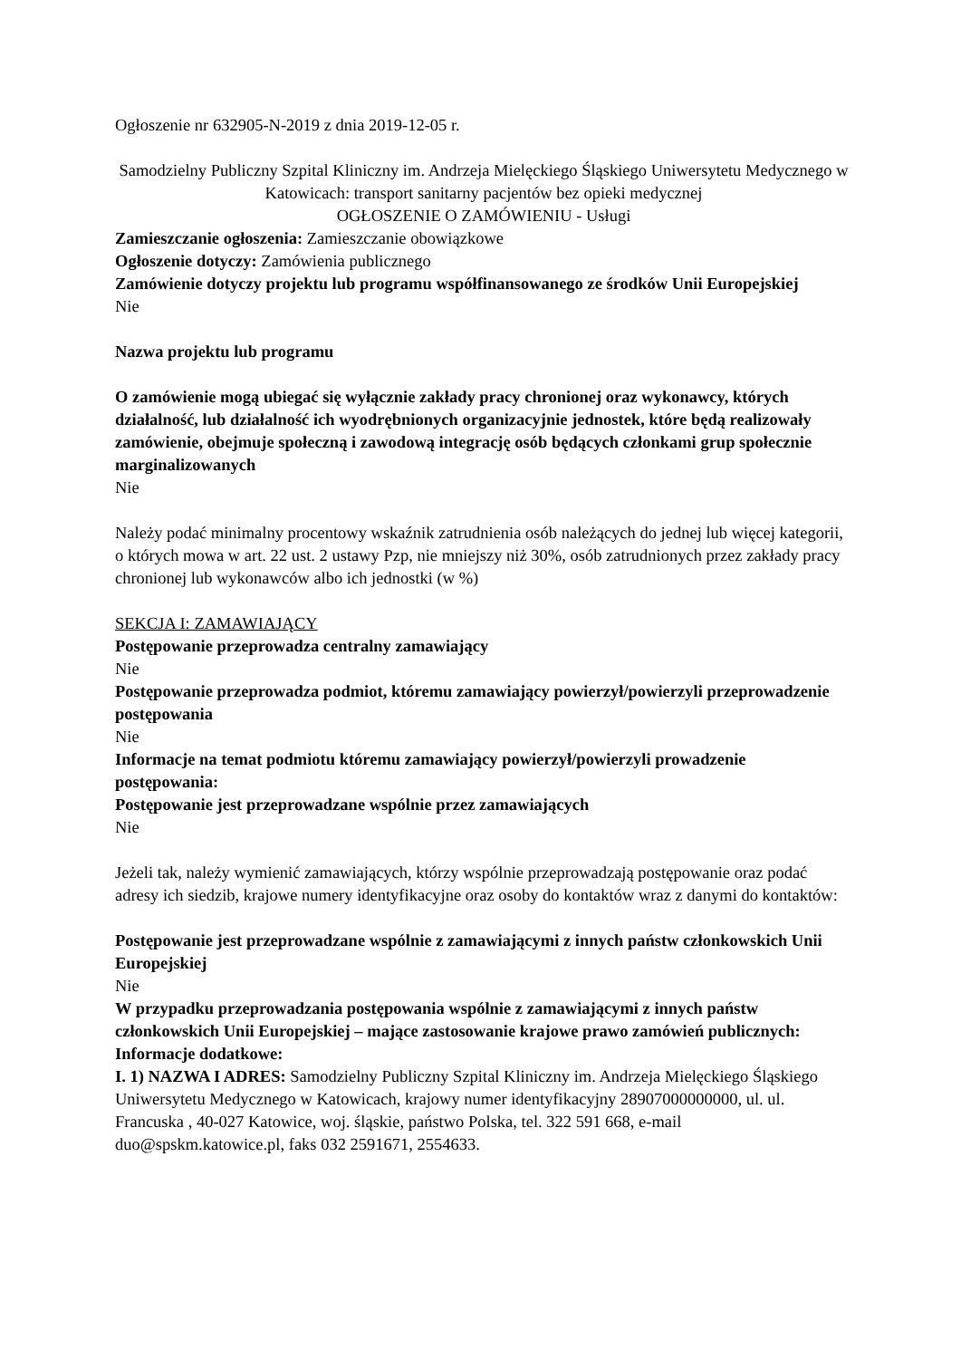Ogłoszenie nr 632905-N-2019 z dnia 2019-12-05 r.
Samodzielny Publiczny Szpital Kliniczny im. Andrzeja Mielęckiego Śląskiego Uniwersytetu Medycznego w Katowicach: transport sanitarny pacjentów bez opieki medycznej
OGŁOSZENIE O ZAMÓWIENIU - Usługi
Zamieszczanie ogłoszenia: Zamieszczanie obowiązkowe
Ogłoszenie dotyczy: Zamówienia publicznego
Zamówienie dotyczy projektu lub programu współfinansowanego ze środków Unii Europejskiej
Nie
Nazwa projektu lub programu
O zamówienie mogą ubiegać się wyłącznie zakłady pracy chronionej oraz wykonawcy, których działalność, lub działalność ich wyodrębnionych organizacyjnie jednostek, które będą realizowały zamówienie, obejmuje społeczną i zawodową integrację osób będących członkami grup społecznie marginalizowanych
Nie
Należy podać minimalny procentowy wskaźnik zatrudnienia osób należących do jednej lub więcej kategorii, o których mowa w art. 22 ust. 2 ustawy Pzp, nie mniejszy niż 30%, osób zatrudnionych przez zakłady pracy chronionej lub wykonawców albo ich jednostki (w %)
SEKCJA I: ZAMAWIAJĄCY
Postępowanie przeprowadza centralny zamawiający
Nie
Postępowanie przeprowadza podmiot, któremu zamawiający powierzył/powierzyli przeprowadzenie postępowania
Nie
Informacje na temat podmiotu któremu zamawiający powierzył/powierzyli prowadzenie postępowania:
Postępowanie jest przeprowadzane wspólnie przez zamawiających
Nie
Jeżeli tak, należy wymienić zamawiających, którzy wspólnie przeprowadzają postępowanie oraz podać adresy ich siedzib, krajowe numery identyfikacyjne oraz osoby do kontaktów wraz z danymi do kontaktów:
Postępowanie jest przeprowadzane wspólnie z zamawiającymi z innych państw członkowskich Unii Europejskiej
Nie
W przypadku przeprowadzania postępowania wspólnie z zamawiającymi z innych państw członkowskich Unii Europejskiej – mające zastosowanie krajowe prawo zamówień publicznych:
Informacje dodatkowe:
I. 1) NAZWA I ADRES: Samodzielny Publiczny Szpital Kliniczny im. Andrzeja Mielęckiego Śląskiego Uniwersytetu Medycznego w Katowicach, krajowy numer identyfikacyjny 28907000000000, ul. ul. Francuska , 40-027 Katowice, woj. śląskie, państwo Polska, tel. 322 591 668, e-mail duo@spskm.katowice.pl, faks 032 2591671, 2554633.